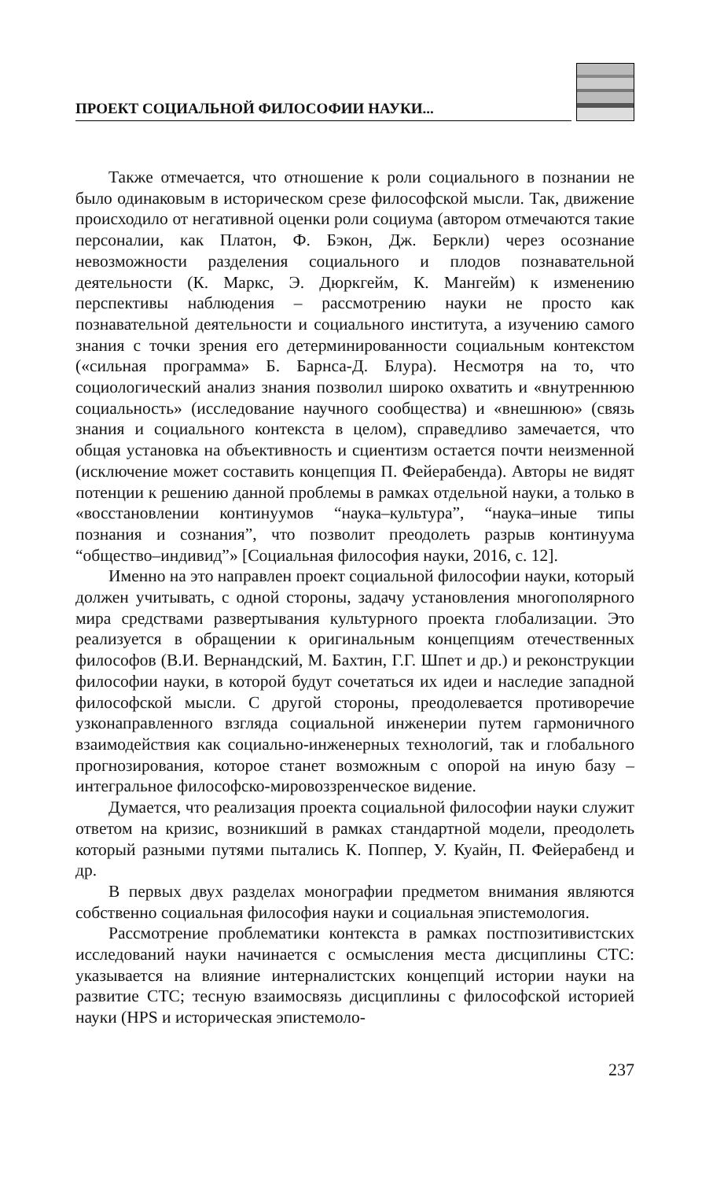ПРОЕКТ СОЦИАЛЬНОЙ ФИЛОСОФИИ НАУКИ...
Также отмечается, что отношение к роли социального в познании не было одинаковым в историческом срезе философской мысли. Так, движение происходило от негативной оценки роли социума (автором отмечаются такие персоналии, как Платон, Ф. Бэкон, Дж. Беркли) через осознание невозможности разделения социального и плодов познавательной деятельности (К. Маркс, Э. Дюркгейм, К. Мангейм) к изменению перспективы наблюдения – рассмотрению науки не просто как познавательной деятельности и социального института, а изучению самого знания с точки зрения его детерминированности социальным контекстом («сильная программа» Б. Барнса-Д. Блура). Несмотря на то, что социологический анализ знания позволил широко охватить и «внутреннюю социальность» (исследование научного сообщества) и «внешнюю» (связь знания и социального контекста в целом), справедливо замечается, что общая установка на объективность и сциентизм остается почти неизменной (исключение может составить концепция П. Фейерабенда). Авторы не видят потенции к решению данной проблемы в рамках отдельной науки, а только в «восстановлении континуумов “наука–культура”, “наука–иные типы познания и сознания”, что позволит преодолеть разрыв континуума “общество–индивид”» [Социальная философия науки, 2016, с. 12].
Именно на это направлен проект социальной философии науки, который должен учитывать, с одной стороны, задачу установления многополярного мира средствами развертывания культурного проекта глобализации. Это реализуется в обращении к оригинальным концепциям отечественных философов (В.И. Вернандский, М. Бахтин, Г.Г. Шпет и др.) и реконструкции философии науки, в которой будут сочетаться их идеи и наследие западной философской мысли. С другой стороны, преодолевается противоречие узконаправленного взгляда социальной инженерии путем гармоничного взаимодействия как социально-инженерных технологий, так и глобального прогнозирования, которое станет возможным с опорой на иную базу – интегральное философско-мировоззренческое видение.
Думается, что реализация проекта социальной философии науки служит ответом на кризис, возникший в рамках стандартной модели, преодолеть который разными путями пытались К. Поппер, У. Куайн, П. Фейерабенд и др.
В первых двух разделах монографии предметом внимания являются собственно социальная философия науки и социальная эпистемология.
Рассмотрение проблематики контекста в рамках постпозитивистских исследований науки начинается с осмысления места дисциплины СТС: указывается на влияние интерналистских концепций истории науки на развитие СТС; тесную взаимосвязь дисциплины с философской историей науки (HPS и историческая эпистемоло-
237